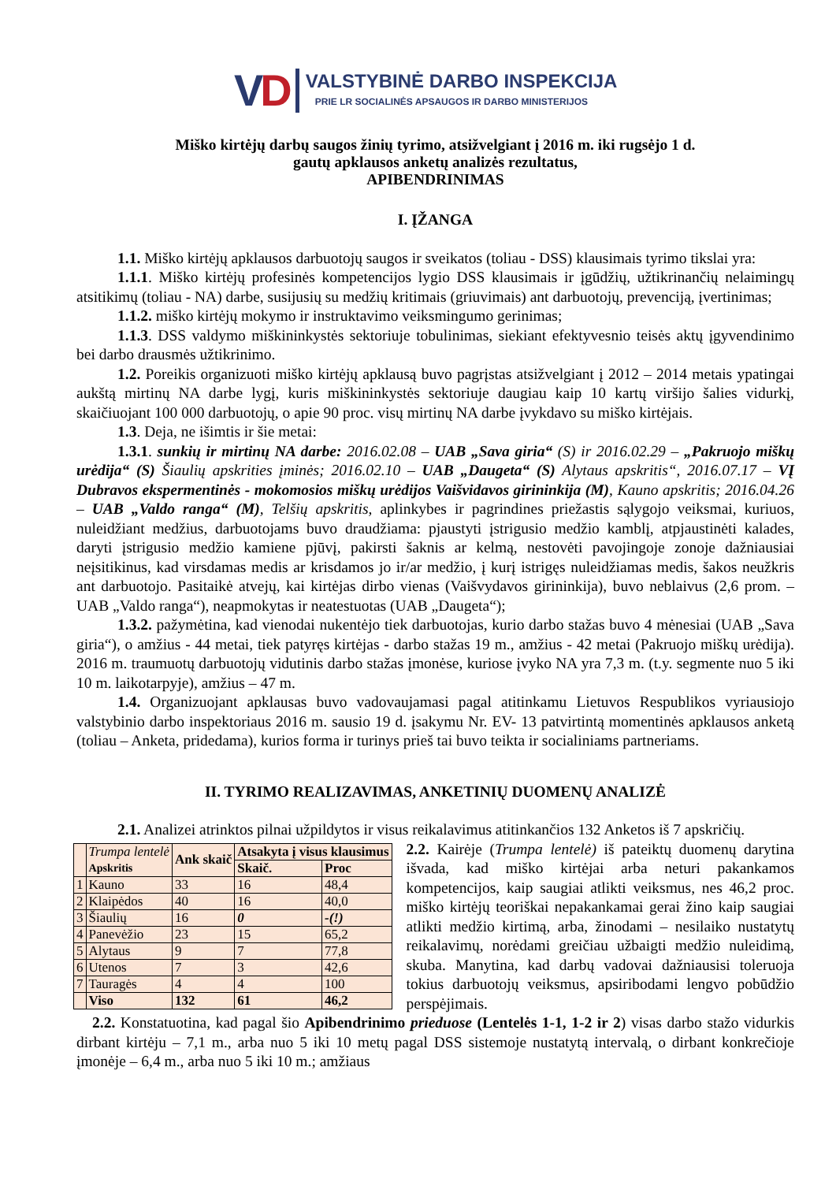VD
VALSTYBINĖ DARBO INSPEKCIJA
PRIE LR SOCIALINĖS APSAUGOS IR DARBO MINISTERIJOS
Miško kirtėjų darbų saugos žinių tyrimo, atsižvelgiant į 2016 m. iki rugsėjo 1 d.
gautų apklausos anketų analizės rezultatus,
APIBENDRINIMAS
I. ĮŽANGA
1.1. Miško kirtėjų apklausos darbuotojų saugos ir sveikatos (toliau - DSS) klausimais tyrimo tikslai yra:
1.1.1. Miško kirtėjų profesinės kompetencijos lygio DSS klausimais ir įgūdžių, užtikrinančių nelaimingų atsitikimų (toliau - NA) darbe, susijusių su medžių kritimais (griuvimais) ant darbuotojų, prevenciją, įvertinimas;
1.1.2. miško kirtėjų mokymo ir instruktavimo veiksmingumo gerinimas;
1.1.3. DSS valdymo miškininkystės sektoriuje tobulinimas, siekiant efektyvesnio teisės aktų įgyvendinimo bei darbo drausmės užtikrinimo.
1.2. Poreikis organizuoti miško kirtėjų apklausą buvo pagrįstas atsižvelgiant į 2012 – 2014 metais ypatingai aukštą mirtinų NA darbe lygį, kuris miškininkystės sektoriuje daugiau kaip 10 kartų viršijo šalies vidurkį, skaičiuojant 100 000 darbuotojų, o apie 90 proc. visų mirtinų NA darbe įvykdavo su miško kirtėjais.
1.3. Deja, ne išimtis ir šie metai:
1.3.1. sunkių ir mirtinų NA darbe: 2016.02.08 – UAB „Sava giria“ (S) ir 2016.02.29 – „Pakruojo miškų urėdija“ (S) Šiaulių apskrities įminės; 2016.02.10 – UAB „Daugeta“ (S) Alytaus apskritis“, 2016.07.17 – VĮ Dubravos ekspermentinės - mokomosios miškų urėdijos Vaišvidavos girininkija (M), Kauno apskritis; 2016.04.26 – UAB „Valdo ranga“ (M), Telšių apskritis, aplinkybes ir pagrindines priežastis sąlygojo veiksmai, kuriuos, nuleidžiant medžius, darbuotojams buvo draudžiama: pjaustyti įstrigusio medžio kamblį, atpjaustinėti kalades, daryti įstrigusio medžio kamiene pjūvį, pakirsti šaknis ar kelmą, nestovėti pavojingoje zonoje dažniausiai neįsitikinus, kad virsdamas medis ar krisdamos jo ir/ar medžio, į kurį istrigęs nuleidžiamas medis, šakos neužkris ant darbuotojo. Pasitaikė atvejų, kai kirtėjas dirbo vienas (Vaišvydavos girininkija), buvo neblaivus (2,6 prom. – UAB „Valdo ranga“), neapmokytas ir neatestuotas (UAB „Daugeta“);
1.3.2. pažymėtina, kad vienodai nukentėjo tiek darbuotojas, kurio darbo stažas buvo 4 mėnesiai (UAB „Sava giria“), o amžius - 44 metai, tiek patyręs kirtėjas - darbo stažas 19 m., amžius - 42 metai (Pakruojo miškų urėdija). 2016 m. traumuotų darbuotojų vidutinis darbo stažas įmonėse, kuriose įvyko NA yra 7,3 m. (t.y. segmente nuo 5 iki 10 m. laikotarpyje), amžius – 47 m.
1.4. Organizuojant apklausas buvo vadovaujamasi pagal atitinkamu Lietuvos Respublikos vyriausiojo valstybinio darbo inspektoriaus 2016 m. sausio 19 d. įsakymu Nr. EV- 13 patvirtintą momentinės apklausos anketą (toliau – Anketa, pridedama), kurios forma ir turinys prieš tai buvo teikta ir socialiniams partneriams.
II. TYRIMO REALIZAVIMAS, ANKETINIŲ DUOMENŲ ANALIZĖ
2.1. Analizei atrinktos pilnai užpildytos ir visus reikalavimus atitinkančios 132 Anketos iš 7 apskričių.
| | Trumpa lentelė Apskritis | Ank skaič | Atsakyta į visus klausimus | |
| --- | --- | --- | --- | --- |
| | | | Skaič. | Proc |
| 1 | Kauno | 33 | 16 | 48,4 |
| 2 | Klaipėdos | 40 | 16 | 40,0 |
| 3 | Šiaulių | 16 | 0 | -(!) |
| 4 | Panevėžio | 23 | 15 | 65,2 |
| 5 | Alytaus | 9 | 7 | 77,8 |
| 6 | Utenos | 7 | 3 | 42,6 |
| 7 | Tauragės | 4 | 4 | 100 |
| | Viso | 132 | 61 | 46,2 |
2.2. Kairėje (Trumpa lentelė) iš pateiktų duomenų darytina išvada, kad miško kirtėjai arba neturi pakankamos kompetencijos, kaip saugiai atlikti veiksmus, nes 46,2 proc. miško kirtėjų teoriškai nepakankamai gerai žino kaip saugiai atlikti medžio kirtimą, arba, žinodami – nesilaiko nustatytų reikalavimų, norėdami greičiau užbaigti medžio nuleidimą, skuba. Manytina, kad darbų vadovai dažniausisi toleruoja tokius darbuotojų veiksmus, apsiribodami lengvo pobūdžio perspėjimais.
2.2. Konstatuotina, kad pagal šio Apibendrinimo prieduose (Lentelės 1-1, 1-2 ir 2) visas darbo stažo vidurkis dirbant kirtėju – 7,1 m., arba nuo 5 iki 10 metų pagal DSS sistemoje nustatytą intervalą, o dirbant konkrečioje įmonėje – 6,4 m., arba nuo 5 iki 10 m.; amžiaus